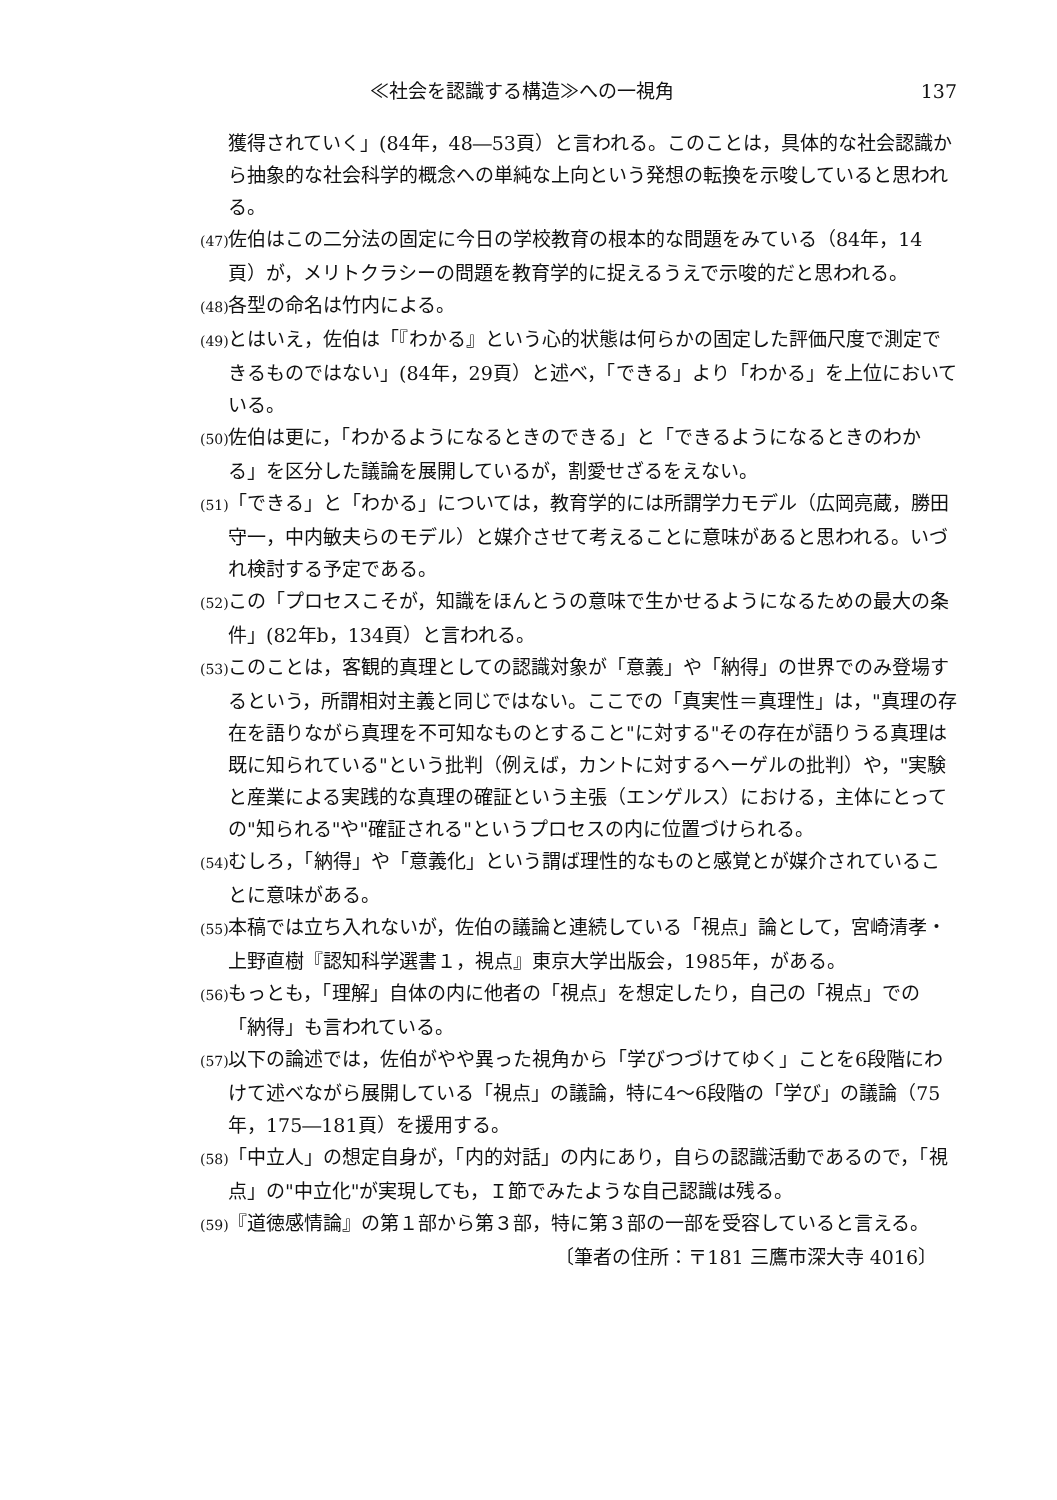≪社会を認識する構造≫への一視角 137
獲得されていく」(84年，48―53頁）と言われる。このことは，具体的な社会認識から抽象的な社会科学的概念への単純な上向という発想の転換を示唆していると思われる。
(47) 佐伯はこの二分法の固定に今日の学校教育の根本的な問題をみている（84年，14頁）が，メリトクラシーの問題を教育学的に捉えるうえで示唆的だと思われる。
(48) 各型の命名は竹内による。
(49) とはいえ，佐伯は「『わかる』という心的状態は何らかの固定した評価尺度で測定できるものではない」(84年，29頁）と述べ，「できる」より「わかる」を上位においている。
(50) 佐伯は更に，「わかるようになるときのできる」と「できるようになるときのわかる」を区分した議論を展開しているが，割愛せざるをえない。
(51) 「できる」と「わかる」については，教育学的には所謂学力モデル（広岡亮蔵，勝田守一，中内敏夫らのモデル）と媒介させて考えることに意味があると思われる。いづれ検討する予定である。
(52) この「プロセスこそが，知識をほんとうの意味で生かせるようになるための最大の条件」(82年b，134頁）と言われる。
(53) このことは，客観的真理としての認識対象が「意義」や「納得」の世界でのみ登場するという，所謂相対主義と同じではない。ここでの「真実性＝真理性」は，"真理の存在を語りながら真理を不可知なものとすること"に対する"その存在が語りうる真理は既に知られている"という批判（例えば，カントに対するヘーゲルの批判）や，"実験と産業による実践的な真理の確証という主張（エンゲルス）における，主体にとっての"知られる"や"確証される"というプロセスの内に位置づけられる。
(54) むしろ，「納得」や「意義化」という謂ば理性的なものと感覚とが媒介されていることに意味がある。
(55) 本稿では立ち入れないが，佐伯の議論と連続している「視点」論として，宮崎清孝・上野直樹『認知科学選書１，視点』東京大学出版会，1985年，がある。
(56) もっとも，「理解」自体の内に他者の「視点」を想定したり，自己の「視点」での「納得」も言われている。
(57) 以下の論述では，佐伯がやや異った視角から「学びつづけてゆく」ことを6段階にわけて述べながら展開している「視点」の議論，特に4～6段階の「学び」の議論（75年，175―181頁）を援用する。
(58) 「中立人」の想定自身が，「内的対話」の内にあり，自らの認識活動であるので，「視点」の"中立化"が実現しても，Ｉ節でみたような自己認識は残る。
(59) 『道徳感情論』の第１部から第３部，特に第３部の一部を受容していると言える。
〔筆者の住所：〒181 三鷹市深大寺 4016〕